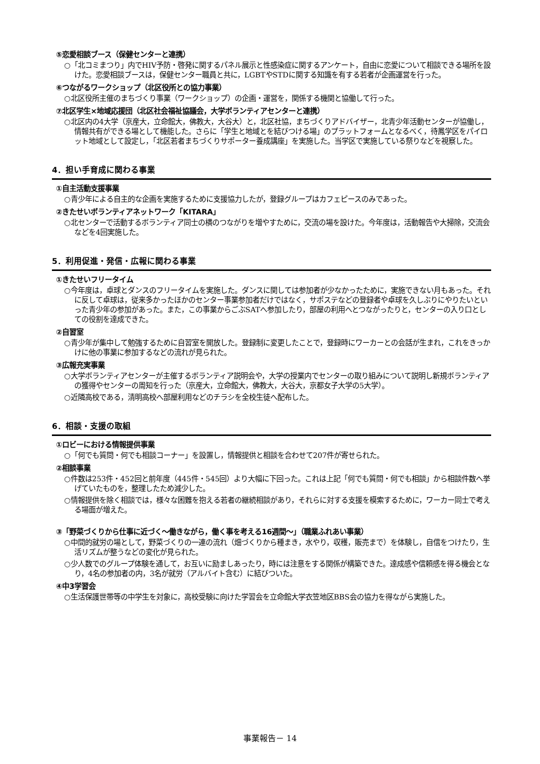⑤恋愛相談ブース（保健センターと連携）
○「北コミまつり」内でHIV予防・啓発に関するパネル展示と性感染症に関するアンケート，自由に恋愛について相談できる場所を設けた。恋愛相談ブースは，保健センター職員と共に，LGBTやSTDに関する知識を有する若者が企画運営を行った。
⑥つながるワークショップ（北区役所との協力事業）
○北区役所主催のまちづくり事業（ワークショップ）の企画・運営を，関係する機関と協働して行った。
⑦北区学生×地域応援団（北区社会福祉協議会，大学ボランティアセンターと連携）
○北区内の4大学（京産大，立命館大，佛教大，大谷大）と，北区社協，まちづくりアドバイザー，北青少年活動センターが協働し，情報共有ができる場として機能した。さらに「学生と地域とを結びつける場」のプラットフォームとなるべく，待鳳学区をパイロット地域として設定し，「北区若者まちづくりサポーター養成講座」を実施した。当学区で実施している祭りなどを視察した。
4．担い手育成に関わる事業
①自主活動支援事業
○青少年による自主的な企画を実施するために支援協力したが，登録グループはカフェピースのみであった。
②きたせいボランティアネットワーク「KITARA」
○北センターで活動するボランティア同士の横のつながりを増やすために，交流の場を設けた。今年度は，活動報告や大掃除，交流会などを4回実施した。
5．利用促進・発信・広報に関わる事業
①きたせいフリータイム
○今年度は，卓球とダンスのフリータイムを実施した。ダンスに関しては参加者が少なかったために，実施できない月もあった。それに反して卓球は，従来多かったほかのセンター事業参加者だけではなく，サポステなどの登録者や卓球を久しぶりにやりたいといった青少年の参加があった。また，この事業からごぶSATへ参加したり，部屋の利用へとつながったりと，センターの入り口としての役割を達成できた。
②自習室
○青少年が集中して勉強するために自習室を開放した。登録制に変更したことで，登録時にワーカーとの会話が生まれ，これをきっかけに他の事業に参加するなどの流れが見られた。
③広報充実事業
○大学ボランティアセンターが主催するボランティア説明会や，大学の授業内でセンターの取り組みについて説明し新規ボランティアの獲得やセンターの周知を行った（京産大，立命館大，佛教大，大谷大，京都女子大学の5大学）。
○近隣高校である，清明高校へ部屋利用などのチラシを全校生徒へ配布した。
6．相談・支援の取組
①ロビーにおける情報提供事業
○「何でも質問・何でも相談コーナー」を設置し，情報提供と相談を合わせて207件が寄せられた。
②相談事業
○件数は253件・452回と前年度（445件・545回）より大幅に下回った。これは上記「何でも質問・何でも相談」から相談件数へ挙げていたものを，整理したため減少した。
○情報提供を除く相談では，様々な困難を抱える若者の継続相談があり，それらに対する支援を模索するために，ワーカー同士で考える場面が増えた。
③「野菜づくりから仕事に近づく～働きながら，働く事を考える16週間～」（職業ふれあい事業）
○中間的就労の場として，野菜づくりの一連の流れ（畑づくりから種まき，水やり，収穫，販売まで）を体験し，自信をつけたり，生活リズムが整うなどの変化が見られた。
○少人数でのグループ体験を通して，お互いに励ましあったり，時には注意をする関係が構築できた。達成感や信頼感を得る機会となり，4名の参加者の内，3名が就労（アルバイト含む）に結びついた。
④中3学習会
○生活保護世帯等の中学生を対象に，高校受験に向けた学習会を立命館大学衣笠地区BBS会の協力を得ながら実施した。
事業報告－ 14